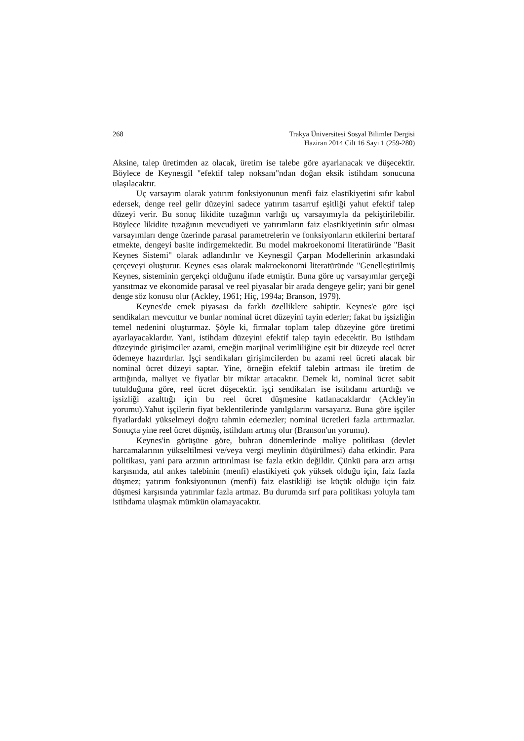268 Trakya Üniversitesi Sosyal Bilimler Dergisi
Haziran 2014 Cilt 16 Sayı 1 (259-280)
Aksine, talep üretimden az olacak, üretim ise talebe göre ayarlanacak ve düşecektir. Böylece de Keynesgil "efektif talep noksanı"ndan doğan eksik istihdam sonucuna ulaşılacaktır.
Uç varsayım olarak yatırım fonksiyonunun menfi faiz elastikiyetini sıfır kabul edersek, denge reel gelir düzeyini sadece yatırım tasarruf eşitliği yahut efektif talep düzeyi verir. Bu sonuç likidite tuzağının varlığı uç varsayımıyla da pekiştirilebilir. Böylece likidite tuzağının mevcudiyeti ve yatırımların faiz elastikiyetinin sıfır olması varsayımları denge üzerinde parasal parametrelerin ve fonksiyonların etkilerini bertaraf etmekte, dengeyi basite indirgemektedir. Bu model makroekonomi literatüründe "Basit Keynes Sistemi" olarak adlandırılır ve Keynesgil Çarpan Modellerinin arkasındaki çerçeveyi oluşturur. Keynes esas olarak makroekonomi literatüründe "Genelleştirilmiş Keynes, sisteminin gerçekçi olduğunu ifade etmiştir. Buna göre uç varsayımlar gerçeği yansıtmaz ve ekonomide parasal ve reel piyasalar bir arada dengeye gelir; yani bir genel denge söz konusu olur (Ackley, 1961; Hiç, 1994a; Branson, 1979).
Keynes'de emek piyasası da farklı özelliklere sahiptir. Keynes'e göre işçi sendikaları mevcuttur ve bunlar nominal ücret düzeyini tayin ederler; fakat bu işsizliğin temel nedenini oluşturmaz. Şöyle ki, firmalar toplam talep düzeyine göre üretimi ayarlayacaklardır. Yani, istihdam düzeyini efektif talep tayin edecektir. Bu istihdam düzeyinde girişimciler azami, emeğin marjinal verimliliğine eşit bir düzeyde reel ücret ödemeye hazırdırlar. İşçi sendikaları girişimcilerden bu azami reel ücreti alacak bir nominal ücret düzeyi saptar. Yine, örneğin efektif talebin artması ile üretim de arttığında, maliyet ve fiyatlar bir miktar artacaktır. Demek ki, nominal ücret sabit tutulduğuna göre, reel ücret düşecektir. işçi sendikaları ise istihdamı arttırdığı ve işsizliği azalttığı için bu reel ücret düşmesine katlanacaklardır (Ackley'in yorumu).Yahut işçilerin fiyat beklentilerinde yanılgılarını varsayarız. Buna göre işçiler fiyatlardaki yükselmeyi doğru tahmin edemezler; nominal ücretleri fazla arttırmazlar. Sonuçta yine reel ücret düşmüş, istihdam artmış olur (Branson'un yorumu).
Keynes'in görüşüne göre, buhran dönemlerinde maliye politikası (devlet harcamalarının yükseltilmesi ve/veya vergi meylinin düşürülmesi) daha etkindir. Para politikası, yani para arzının arttırılması ise fazla etkin değildir. Çünkü para arzı artışı karşısında, atıl ankes talebinin (menfi) elastikiyeti çok yüksek olduğu için, faiz fazla düşmez; yatırım fonksiyonunun (menfi) faiz elastikliği ise küçük olduğu için faiz düşmesi karşısında yatırımlar fazla artmaz. Bu durumda sırf para politikası yoluyla tam istihdama ulaşmak mümkün olamayacaktır.